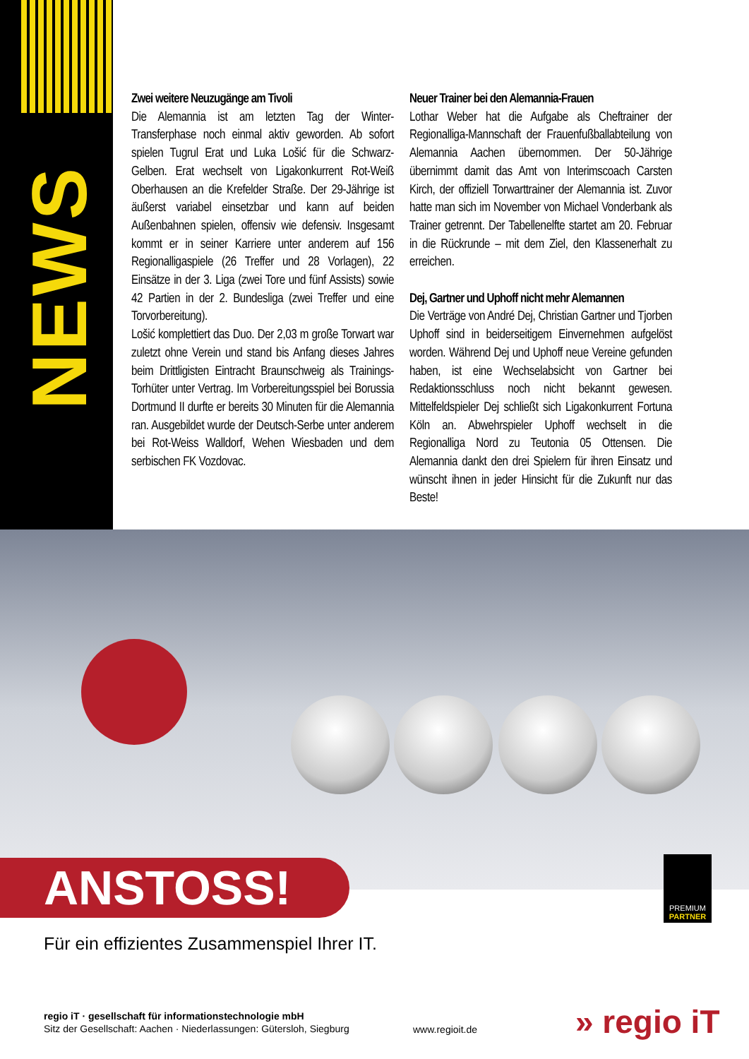NEWS
Zwei weitere Neuzugänge am Tivoli
Die Alemannia ist am letzten Tag der Winter-Transferphase noch einmal aktiv geworden. Ab sofort spielen Tugrul Erat und Luka Lošić für die Schwarz-Gelben. Erat wechselt von Ligakonkurrent Rot-Weiß Oberhausen an die Krefelder Straße. Der 29-Jährige ist äußerst variabel einsetzbar und kann auf beiden Außenbahnen spielen, offensiv wie defensiv. Insgesamt kommt er in seiner Karriere unter anderem auf 156 Regionalligaspiele (26 Treffer und 28 Vorlagen), 22 Einsätze in der 3. Liga (zwei Tore und fünf Assists) sowie 42 Partien in der 2. Bundesliga (zwei Treffer und eine Torvorbereitung).
Lošić komplettiert das Duo. Der 2,03 m große Torwart war zuletzt ohne Verein und stand bis Anfang dieses Jahres beim Drittligisten Eintracht Braunschweig als Trainings-Torhüter unter Vertrag. Im Vorbereitungsspiel bei Borussia Dortmund II durfte er bereits 30 Minuten für die Alemannia ran. Ausgebildet wurde der Deutsch-Serbe unter anderem bei Rot-Weiss Walldorf, Wehen Wiesbaden und dem serbischen FK Vozdovac.
Neuer Trainer bei den Alemannia-Frauen
Lothar Weber hat die Aufgabe als Cheftrainer der Regionalliga-Mannschaft der Frauenfußballabteilung von Alemannia Aachen übernommen. Der 50-Jährige übernimmt damit das Amt von Interimscoach Carsten Kirch, der offiziell Torwarttrainer der Alemannia ist. Zuvor hatte man sich im November von Michael Vonderbank als Trainer getrennt. Der Tabellenelfte startet am 20. Februar in die Rückrunde – mit dem Ziel, den Klassenerhalt zu erreichen.
Dej, Gartner und Uphoff nicht mehr Alemannen
Die Verträge von André Dej, Christian Gartner und Tjorben Uphoff sind in beiderseitigem Einvernehmen aufgelöst worden. Während Dej und Uphoff neue Vereine gefunden haben, ist eine Wechselabsicht von Gartner bei Redaktionsschluss noch nicht bekannt gewesen. Mittelfeldspieler Dej schließt sich Ligakonkurrent Fortuna Köln an. Abwehrspieler Uphoff wechselt in die Regionalliga Nord zu Teutonia 05 Ottensen. Die Alemannia dankt den drei Spielern für ihren Einsatz und wünscht ihnen in jeder Hinsicht für die Zukunft nur das Beste!
ANSTOSS!
PREMIUM
PARTNER
Für ein effizientes Zusammenspiel Ihrer IT.
regio iT · gesellschaft für informationstechnologie mbH
Sitz der Gesellschaft: Aachen · Niederlassungen: Gütersloh, Siegburg
www.regioit.de » regio iT